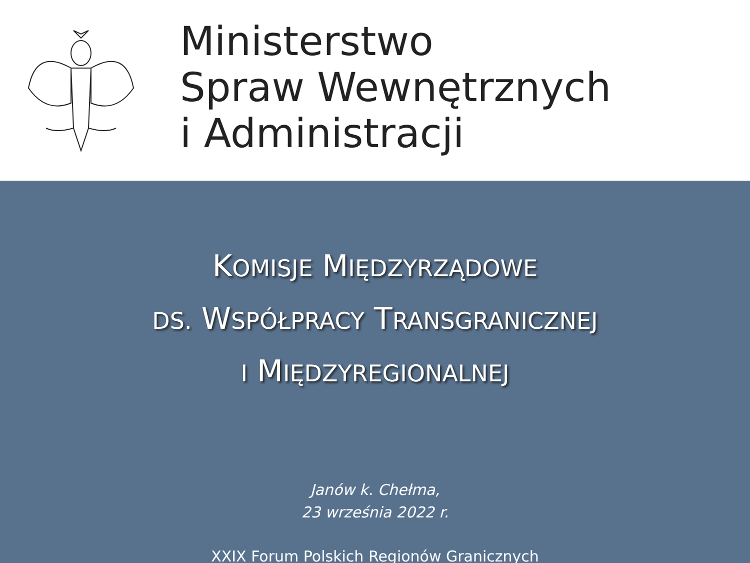Ministerstwo
Spraw Wewnętrznych
i Administracji
KOMISJE MIĘDZYRZĄDOWE
DS. WSPÓŁPRACY TRANSGRANICZNEJ
I MIĘDZYREGIONALNEJ
Janów k. Chełma,
23 września 2022 r.
XXIX Forum Polskich Regionów Granicznych